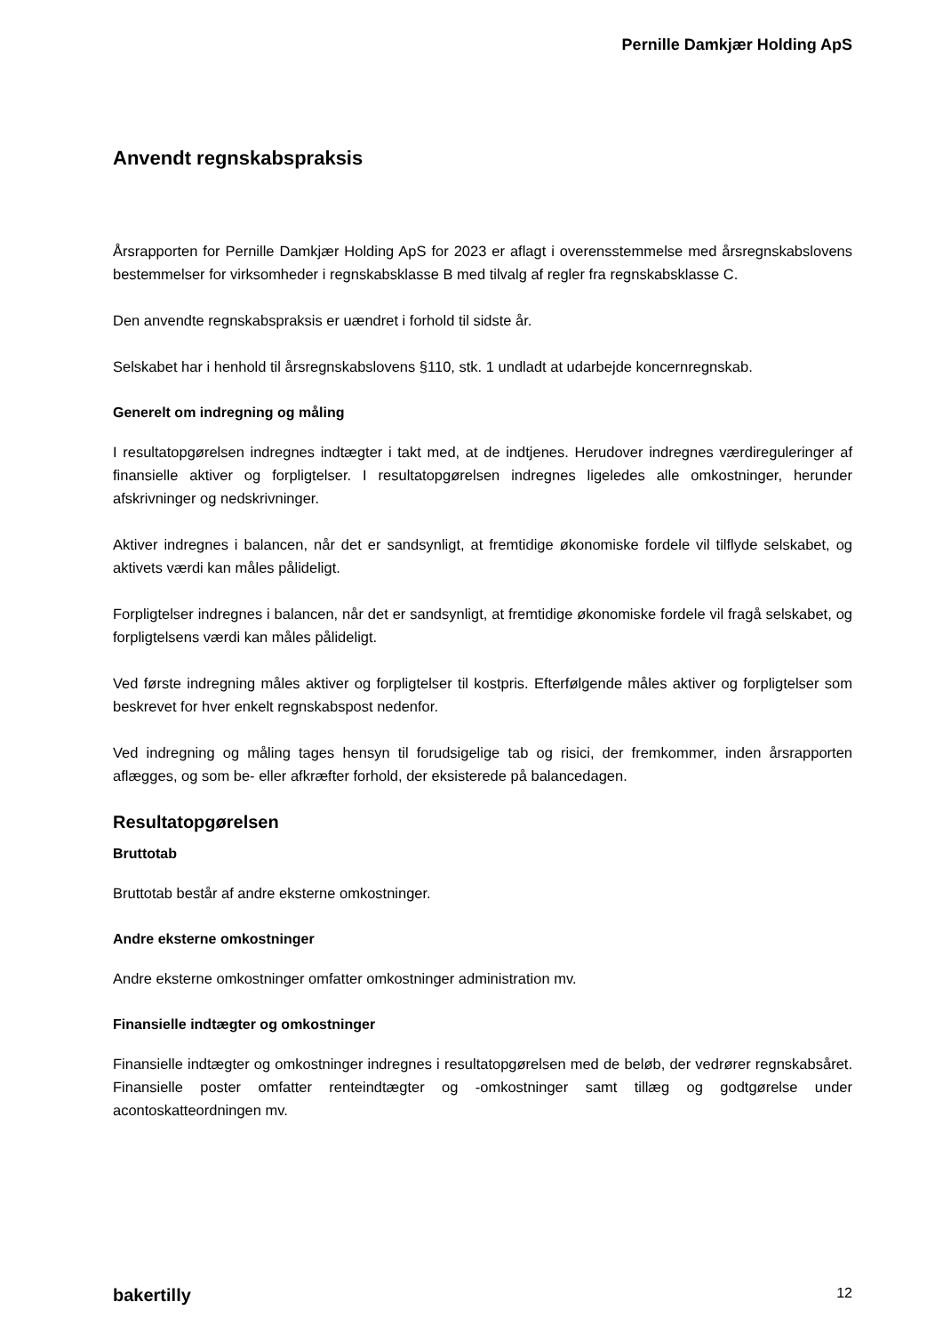Pernille Damkjær Holding ApS
Anvendt regnskabspraksis
Årsrapporten for Pernille Damkjær Holding ApS for 2023 er aflagt i overensstemmelse med årsregnskabslovens bestemmelser for virksomheder i regnskabsklasse B med tilvalg af regler fra regnskabsklasse C.
Den anvendte regnskabspraksis er uændret i forhold til sidste år.
Selskabet har i henhold til årsregnskabslovens §110, stk. 1 undladt at udarbejde koncernregnskab.
Generelt om indregning og måling
I resultatopgørelsen indregnes indtægter i takt med, at de indtjenes. Herudover indregnes værdireguleringer af finansielle aktiver og forpligtelser. I resultatopgørelsen indregnes ligeledes alle omkostninger, herunder afskrivninger og nedskrivninger.
Aktiver indregnes i balancen, når det er sandsynligt, at fremtidige økonomiske fordele vil tilflyde selskabet, og aktivets værdi kan måles pålideligt.
Forpligtelser indregnes i balancen, når det er sandsynligt, at fremtidige økonomiske fordele vil fragå selskabet, og forpligtelsens værdi kan måles pålideligt.
Ved første indregning måles aktiver og forpligtelser til kostpris. Efterfølgende måles aktiver og forpligtelser som beskrevet for hver enkelt regnskabspost nedenfor.
Ved indregning og måling tages hensyn til forudsigelige tab og risici, der fremkommer, inden årsrapporten aflægges, og som be- eller afkræfter forhold, der eksisterede på balancedagen.
Resultatopgørelsen
Bruttotab
Bruttotab består af andre eksterne omkostninger.
Andre eksterne omkostninger
Andre eksterne omkostninger omfatter omkostninger administration mv.
Finansielle indtægter og omkostninger
Finansielle indtægter og omkostninger indregnes i resultatopgørelsen med de beløb, der vedrører regnskabsåret. Finansielle poster omfatter renteindtægter og -omkostninger samt tillæg og godtgørelse under acontoskatteordningen mv.
bakertilly 12